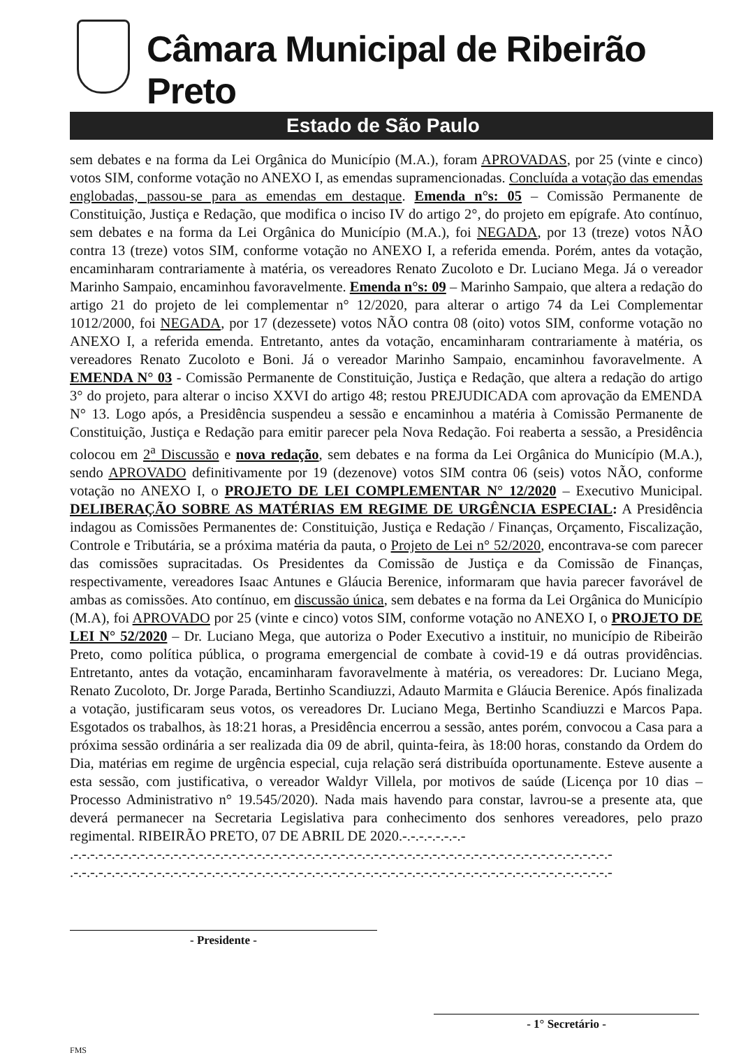Câmara Municipal de Ribeirão Preto
Estado de São Paulo
sem debates e na forma da Lei Orgânica do Município (M.A.), foram APROVADAS, por 25 (vinte e cinco) votos SIM, conforme votação no ANEXO I, as emendas supramencionadas. Concluída a votação das emendas englobadas, passou-se para as emendas em destaque. Emenda n°s: 05 – Comissão Permanente de Constituição, Justiça e Redação, que modifica o inciso IV do artigo 2°, do projeto em epígrafe. Ato contínuo, sem debates e na forma da Lei Orgânica do Município (M.A.), foi NEGADA, por 13 (treze) votos NÃO contra 13 (treze) votos SIM, conforme votação no ANEXO I, a referida emenda. Porém, antes da votação, encaminharam contrariamente à matéria, os vereadores Renato Zucoloto e Dr. Luciano Mega. Já o vereador Marinho Sampaio, encaminhou favoravelmente. Emenda n°s: 09 – Marinho Sampaio, que altera a redação do artigo 21 do projeto de lei complementar n° 12/2020, para alterar o artigo 74 da Lei Complementar 1012/2000, foi NEGADA, por 17 (dezessete) votos NÃO contra 08 (oito) votos SIM, conforme votação no ANEXO I, a referida emenda. Entretanto, antes da votação, encaminharam contrariamente à matéria, os vereadores Renato Zucoloto e Boni. Já o vereador Marinho Sampaio, encaminhou favoravelmente. A EMENDA N° 03 - Comissão Permanente de Constituição, Justiça e Redação, que altera a redação do artigo 3° do projeto, para alterar o inciso XXVI do artigo 48; restou PREJUDICADA com aprovação da EMENDA N° 13. Logo após, a Presidência suspendeu a sessão e encaminhou a matéria à Comissão Permanente de Constituição, Justiça e Redação para emitir parecer pela Nova Redação. Foi reaberta a sessão, a Presidência colocou em 2<sup>a</sup> Discussão e nova redação, sem debates e na forma da Lei Orgânica do Município (M.A.), sendo APROVADO definitivamente por 19 (dezenove) votos SIM contra 06 (seis) votos NÃO, conforme votação no ANEXO I, o PROJETO DE LEI COMPLEMENTAR N° 12/2020 – Executivo Municipal. DELIBERAÇÃO SOBRE AS MATÉRIAS EM REGIME DE URGÊNCIA ESPECIAL: A Presidência indagou as Comissões Permanentes de: Constituição, Justiça e Redação / Finanças, Orçamento, Fiscalização, Controle e Tributária, se a próxima matéria da pauta, o Projeto de Lei n° 52/2020, encontrava-se com parecer das comissões supracitadas. Os Presidentes da Comissão de Justiça e da Comissão de Finanças, respectivamente, vereadores Isaac Antunes e Gláucia Berenice, informaram que havia parecer favorável de ambas as comissões. Ato contínuo, em discussão única, sem debates e na forma da Lei Orgânica do Município (M.A), foi APROVADO por 25 (vinte e cinco) votos SIM, conforme votação no ANEXO I, o PROJETO DE LEI N° 52/2020 – Dr. Luciano Mega, que autoriza o Poder Executivo a instituir, no município de Ribeirão Preto, como política pública, o programa emergencial de combate à covid-19 e dá outras providências. Entretanto, antes da votação, encaminharam favoravelmente à matéria, os vereadores: Dr. Luciano Mega, Renato Zucoloto, Dr. Jorge Parada, Bertinho Scandiuzzi, Adauto Marmita e Gláucia Berenice. Após finalizada a votação, justificaram seus votos, os vereadores Dr. Luciano Mega, Bertinho Scandiuzzi e Marcos Papa. Esgotados os trabalhos, às 18:21 horas, a Presidência encerrou a sessão, antes porém, convocou a Casa para a próxima sessão ordinária a ser realizada dia 09 de abril, quinta-feira, às 18:00 horas, constando da Ordem do Dia, matérias em regime de urgência especial, cuja relação será distribuída oportunamente. Esteve ausente a esta sessão, com justificativa, o vereador Waldyr Villela, por motivos de saúde (Licença por 10 dias – Processo Administrativo n° 19.545/2020). Nada mais havendo para constar, lavrou-se a presente ata, que deverá permanecer na Secretaria Legislativa para conhecimento dos senhores vereadores, pelo prazo regimental. RIBEIRÃO PRETO, 07 DE ABRIL DE 2020.-.-.-.-.-.-.-.-
.-.-.-.-.-.-.-.-.-.-.-.-.-.-.-.-.-.-.-.-.-.-.-.-.-.-.-.-.-.-.-.-.-.-.-.-.-.-.-.-.-.-.-.-.-.-.-.-.-.-.-.-.-.-.-.-.-.-.-.-.-.-.-.-.-
.-.-.-.-.-.-.-.-.-.-.-.-.-.-.-.-.-.-.-.-.-.-.-.-.-.-.-.-.-.-.-.-.-.-.-.-.-.-.-.-.-.-.-.-.-.-.-.-.-.-.-.-.-.-.-.-.-.-.-.-.-.-.-.-.-
- Presidente -
- 1° Secretário -
FMS